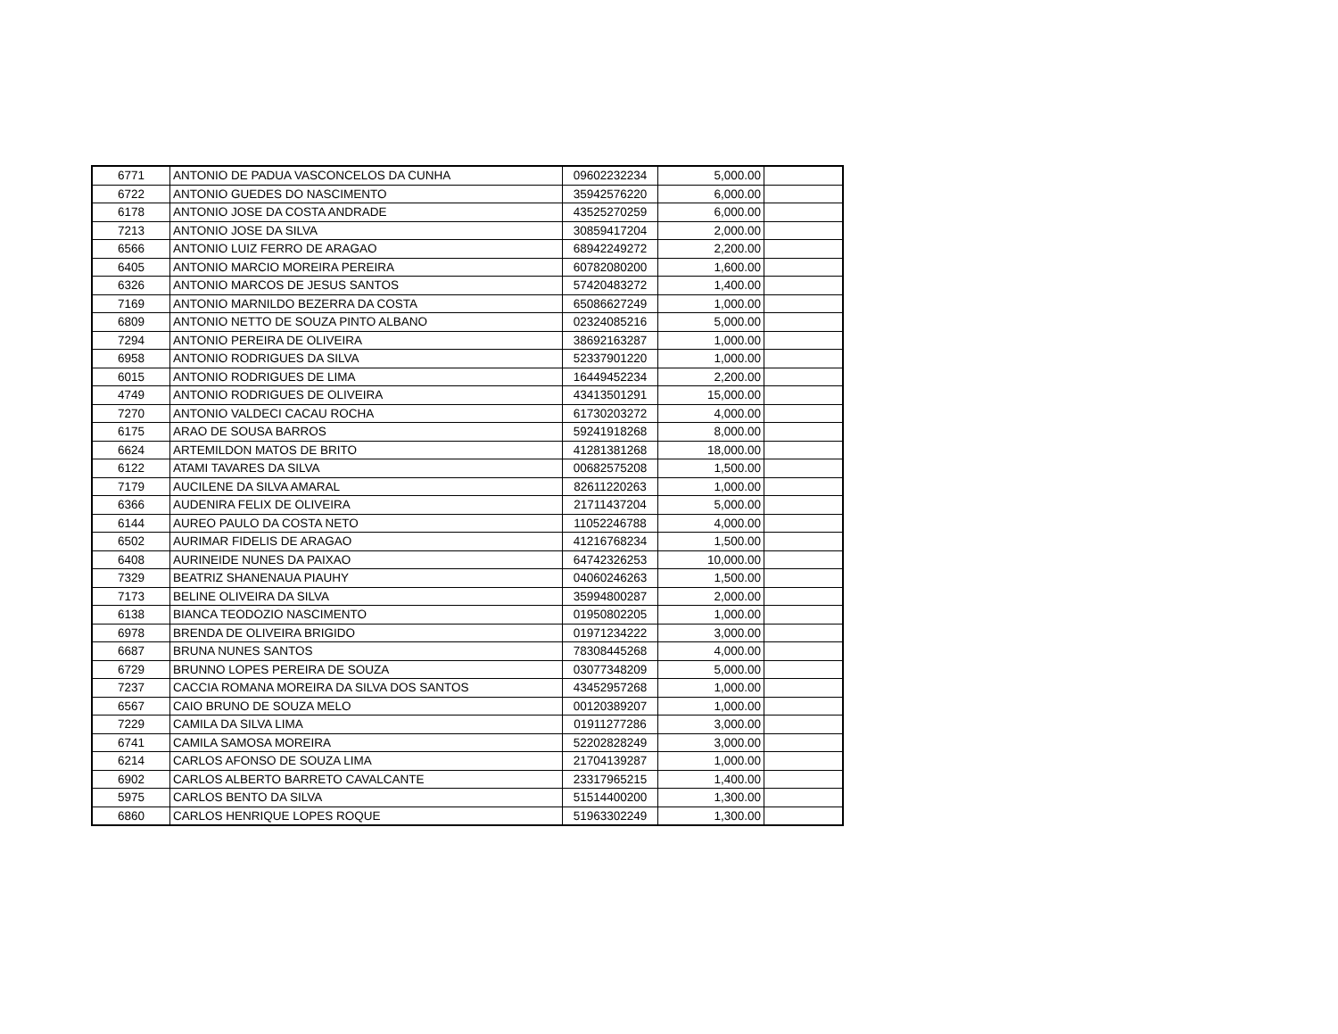| 6771 | ANTONIO DE PADUA VASCONCELOS DA CUNHA | 09602232234 | 5,000.00 | |
| 6722 | ANTONIO GUEDES DO NASCIMENTO | 35942576220 | 6,000.00 | |
| 6178 | ANTONIO JOSE DA COSTA ANDRADE | 43525270259 | 6,000.00 | |
| 7213 | ANTONIO JOSE DA SILVA | 30859417204 | 2,000.00 | |
| 6566 | ANTONIO LUIZ FERRO DE ARAGAO | 68942249272 | 2,200.00 | |
| 6405 | ANTONIO MARCIO MOREIRA PEREIRA | 60782080200 | 1,600.00 | |
| 6326 | ANTONIO MARCOS DE JESUS SANTOS | 57420483272 | 1,400.00 | |
| 7169 | ANTONIO MARNILDO BEZERRA DA COSTA | 65086627249 | 1,000.00 | |
| 6809 | ANTONIO NETTO DE SOUZA PINTO ALBANO | 02324085216 | 5,000.00 | |
| 7294 | ANTONIO PEREIRA DE OLIVEIRA | 38692163287 | 1,000.00 | |
| 6958 | ANTONIO RODRIGUES DA SILVA | 52337901220 | 1,000.00 | |
| 6015 | ANTONIO RODRIGUES DE LIMA | 16449452234 | 2,200.00 | |
| 4749 | ANTONIO RODRIGUES DE OLIVEIRA | 43413501291 | 15,000.00 | |
| 7270 | ANTONIO VALDECI CACAU ROCHA | 61730203272 | 4,000.00 | |
| 6175 | ARAO DE SOUSA BARROS | 59241918268 | 8,000.00 | |
| 6624 | ARTEMILDON MATOS DE BRITO | 41281381268 | 18,000.00 | |
| 6122 | ATAMI TAVARES DA SILVA | 00682575208 | 1,500.00 | |
| 7179 | AUCILENE DA SILVA AMARAL | 82611220263 | 1,000.00 | |
| 6366 | AUDENIRA FELIX DE OLIVEIRA | 21711437204 | 5,000.00 | |
| 6144 | AUREO PAULO DA COSTA NETO | 11052246788 | 4,000.00 | |
| 6502 | AURIMAR FIDELIS DE ARAGAO | 41216768234 | 1,500.00 | |
| 6408 | AURINEIDE NUNES DA PAIXAO | 64742326253 | 10,000.00 | |
| 7329 | BEATRIZ SHANENAUA PIAUHY | 04060246263 | 1,500.00 | |
| 7173 | BELINE OLIVEIRA DA SILVA | 35994800287 | 2,000.00 | |
| 6138 | BIANCA TEODOZIO NASCIMENTO | 01950802205 | 1,000.00 | |
| 6978 | BRENDA DE OLIVEIRA BRIGIDO | 01971234222 | 3,000.00 | |
| 6687 | BRUNA NUNES SANTOS | 78308445268 | 4,000.00 | |
| 6729 | BRUNNO LOPES PEREIRA DE SOUZA | 03077348209 | 5,000.00 | |
| 7237 | CACCIA ROMANA MOREIRA DA SILVA DOS SANTOS | 43452957268 | 1,000.00 | |
| 6567 | CAIO BRUNO DE SOUZA MELO | 00120389207 | 1,000.00 | |
| 7229 | CAMILA DA SILVA LIMA | 01911277286 | 3,000.00 | |
| 6741 | CAMILA SAMOSA MOREIRA | 52202828249 | 3,000.00 | |
| 6214 | CARLOS AFONSO DE SOUZA LIMA | 21704139287 | 1,000.00 | |
| 6902 | CARLOS ALBERTO BARRETO CAVALCANTE | 23317965215 | 1,400.00 | |
| 5975 | CARLOS BENTO DA SILVA | 51514400200 | 1,300.00 | |
| 6860 | CARLOS HENRIQUE LOPES ROQUE | 51963302249 | 1,300.00 | |